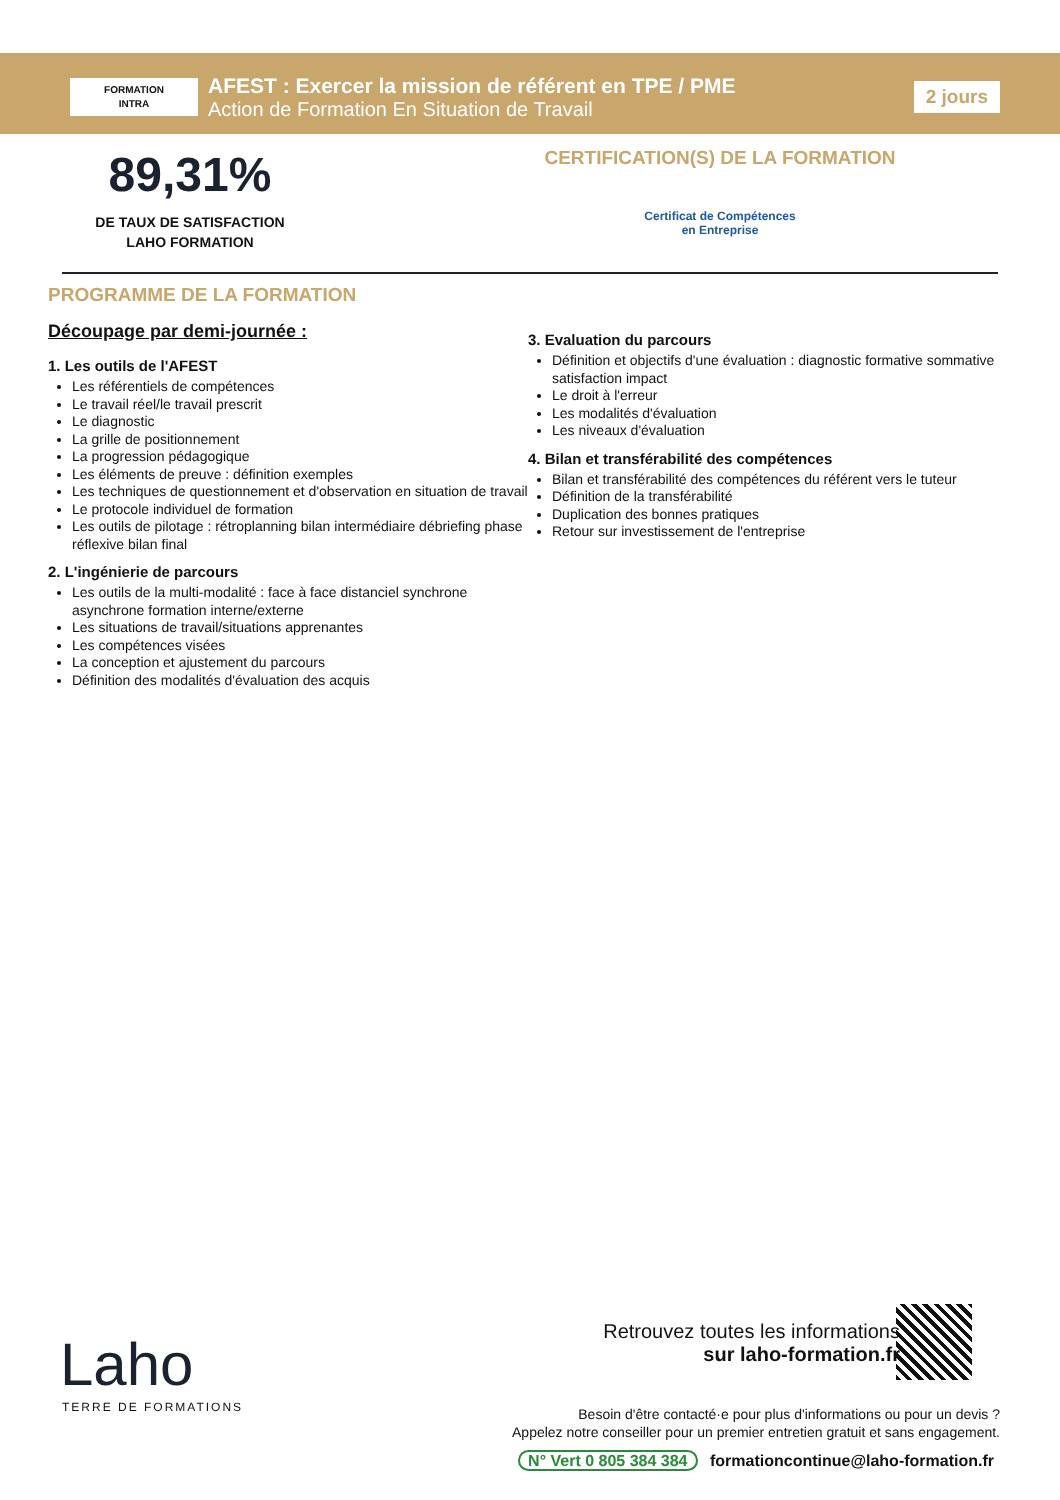FORMATION
INTRA
AFEST : Exercer la mission de référent en TPE / PME
Action de Formation En Situation de Travail
2 jours
89,31%
DE TAUX DE SATISFACTION
LAHO FORMATION
CERTIFICATION(S) DE LA FORMATION
Certificat de Compétences
en Entreprise
PROGRAMME DE LA FORMATION
Découpage par demi-journée :
1. Les outils de l'AFEST
Les référentiels de compétences
Le travail réel/le travail prescrit
Le diagnostic
La grille de positionnement
La progression pédagogique
Les éléments de preuve : définition exemples
Les techniques de questionnement et d'observation en situation de travail
Le protocole individuel de formation
Les outils de pilotage : rétroplanning bilan intermédiaire débriefing phase réflexive bilan final
2. L'ingénierie de parcours
Les outils de la multi-modalité : face à face distanciel synchrone asynchrone formation interne/externe
Les situations de travail/situations apprenantes
Les compétences visées
La conception et ajustement du parcours
Définition des modalités d'évaluation des acquis
3. Evaluation du parcours
Définition et objectifs d'une évaluation : diagnostic formative sommative satisfaction impact
Le droit à l'erreur
Les modalités d'évaluation
Les niveaux d'évaluation
4. Bilan et transférabilité des compétences
Bilan et transférabilité des compétences du référent vers le tuteur
Définition de la transférabilité
Duplication des bonnes pratiques
Retour sur investissement de l'entreprise
Laho
TERRE DE FORMATIONS
Retrouvez toutes les informations
sur laho-formation.fr
Besoin d'être contacté·e pour plus d'informations ou pour un devis ?
Appelez notre conseiller pour un premier entretien gratuit et sans engagement.
N° Vert 0 805 384 384 formationcontinue@laho-formation.fr